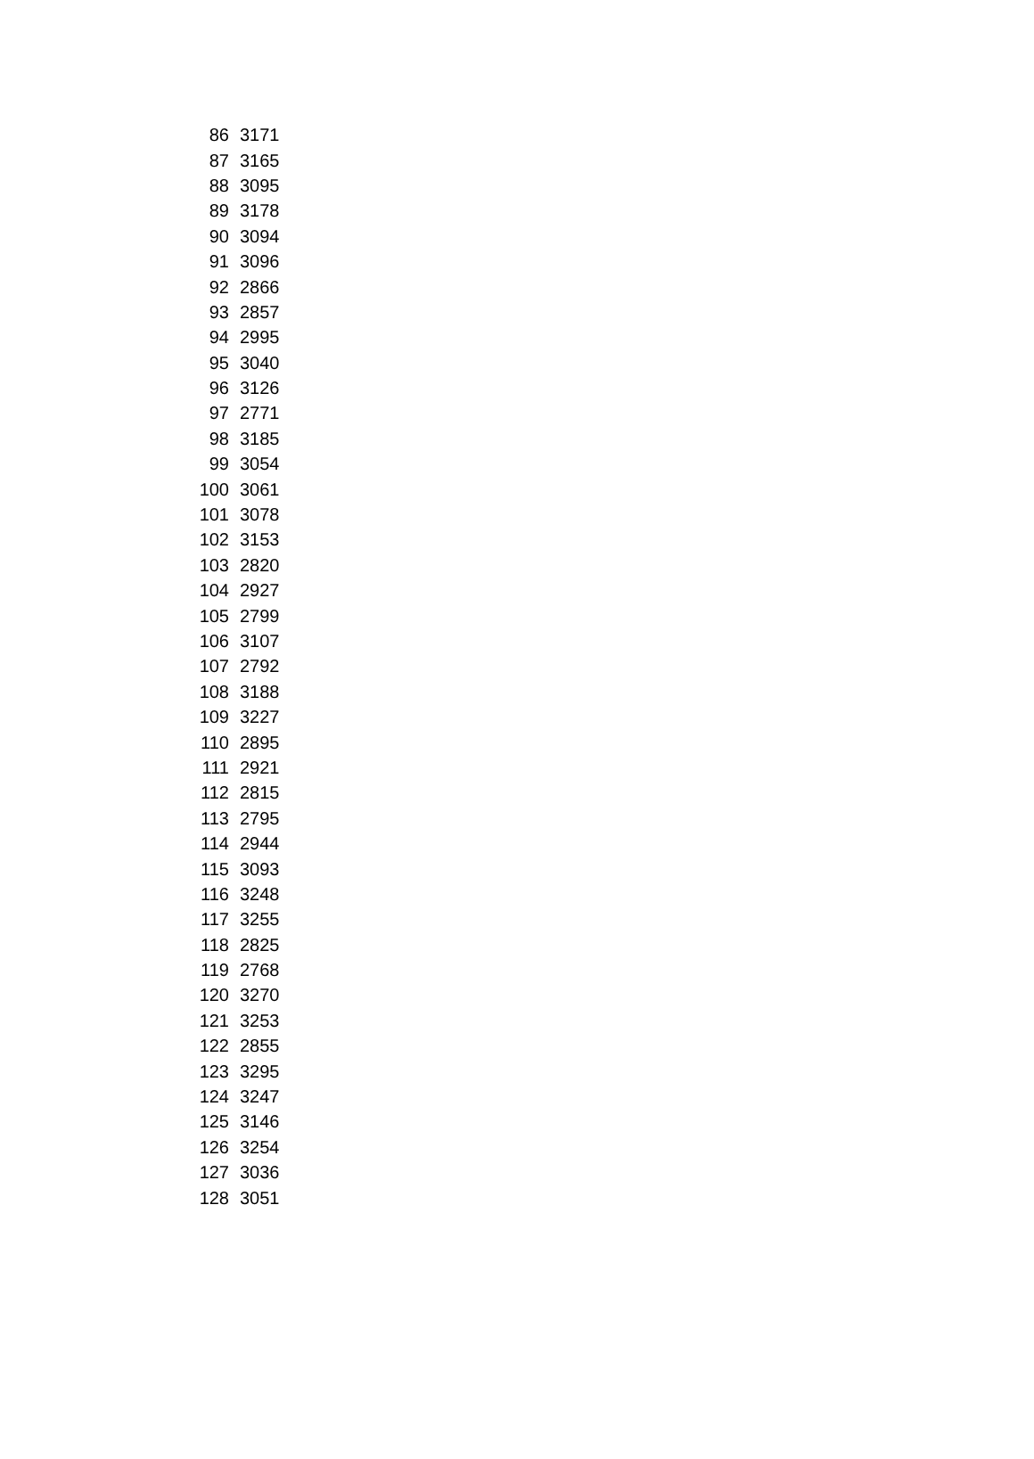| 86 | 3171 |
| 87 | 3165 |
| 88 | 3095 |
| 89 | 3178 |
| 90 | 3094 |
| 91 | 3096 |
| 92 | 2866 |
| 93 | 2857 |
| 94 | 2995 |
| 95 | 3040 |
| 96 | 3126 |
| 97 | 2771 |
| 98 | 3185 |
| 99 | 3054 |
| 100 | 3061 |
| 101 | 3078 |
| 102 | 3153 |
| 103 | 2820 |
| 104 | 2927 |
| 105 | 2799 |
| 106 | 3107 |
| 107 | 2792 |
| 108 | 3188 |
| 109 | 3227 |
| 110 | 2895 |
| 111 | 2921 |
| 112 | 2815 |
| 113 | 2795 |
| 114 | 2944 |
| 115 | 3093 |
| 116 | 3248 |
| 117 | 3255 |
| 118 | 2825 |
| 119 | 2768 |
| 120 | 3270 |
| 121 | 3253 |
| 122 | 2855 |
| 123 | 3295 |
| 124 | 3247 |
| 125 | 3146 |
| 126 | 3254 |
| 127 | 3036 |
| 128 | 3051 |